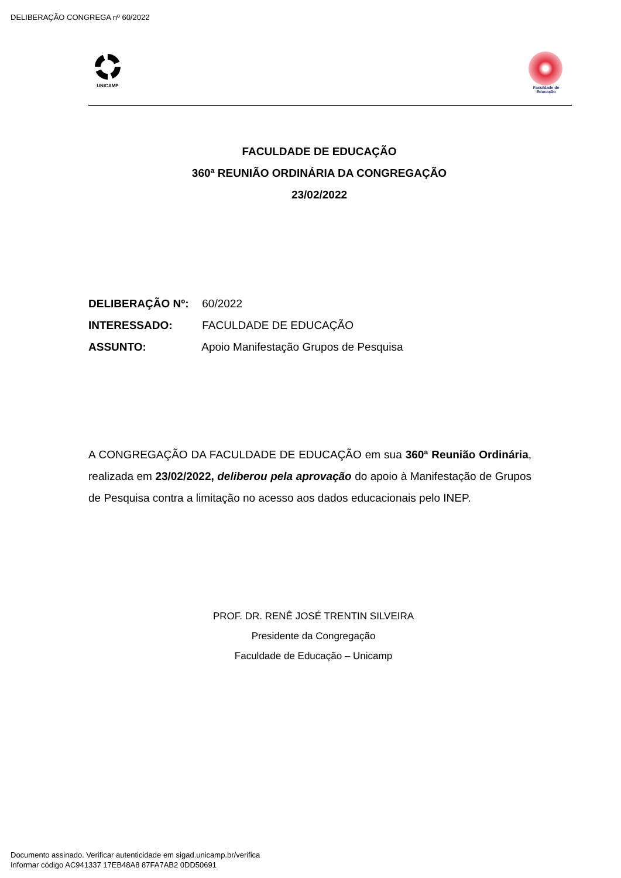DELIBERAÇÃO CONGREGA nº 60/2022
UNICAMP Faculdade de Educação
FACULDADE DE EDUCAÇÃO
360ª REUNIÃO ORDINÁRIA DA CONGREGAÇÃO
23/02/2022
DELIBERAÇÃO Nº: 60/2022
INTERESSADO: FACULDADE DE EDUCAÇÃO
ASSUNTO: Apoio Manifestação Grupos de Pesquisa
A CONGREGAÇÃO DA FACULDADE DE EDUCAÇÃO em sua 360ª Reunião Ordinária, realizada em 23/02/2022, deliberou pela aprovação do apoio à Manifestação de Grupos de Pesquisa contra a limitação no acesso aos dados educacionais pelo INEP.
PROF. DR. RENÊ JOSÉ TRENTIN SILVEIRA
Presidente da Congregação
Faculdade de Educação – Unicamp
Documento assinado. Verificar autenticidade em sigad.unicamp.br/verifica
Informar código AC941337 17EB48A8 87FA7AB2 0DD50691